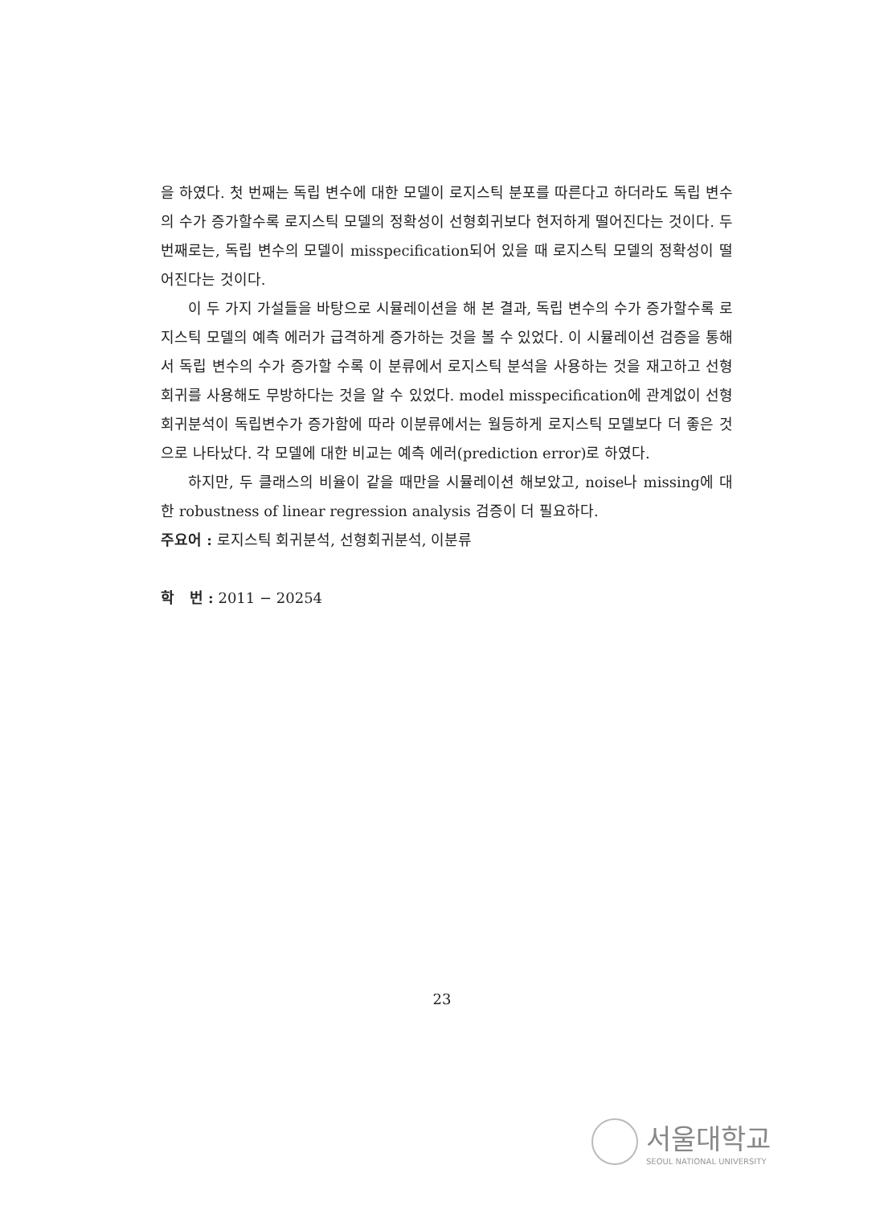을 하였다. 첫 번째는 독립 변수에 대한 모델이 로지스틱 분포를 따른다고 하더라도 독립 변수의 수가 증가할수록 로지스틱 모델의 정확성이 선형회귀보다 현저하게 떨어진다는 것이다. 두 번째로는, 독립 변수의 모델이 misspecification되어 있을 때 로지스틱 모델의 정확성이 떨어진다는 것이다.
이 두 가지 가설들을 바탕으로 시뮬레이션을 해 본 결과, 독립 변수의 수가 증가할수록 로지스틱 모델의 예측 에러가 급격하게 증가하는 것을 볼 수 있었다. 이 시뮬레이션 검증을 통해서 독립 변수의 수가 증가할 수록 이 분류에서 로지스틱 분석을 사용하는 것을 재고하고 선형회귀를 사용해도 무방하다는 것을 알 수 있었다. model misspecification에 관계없이 선형회귀분석이 독립변수가 증가함에 따라 이분류에서는 월등하게 로지스틱 모델보다 더 좋은 것으로 나타났다. 각 모델에 대한 비교는 예측 에러(prediction error)로 하였다.
하지만, 두 클래스의 비율이 같을 때만을 시뮬레이션 해보았고, noise나 missing에 대한 robustness of linear regression analysis 검증이 더 필요하다.
주요어 : 로지스틱 회귀분석, 선형회귀분석, 이분류
학 번 : 2011 − 20254
23
서울대학교
SEOUL NATIONAL UNIVERSITY